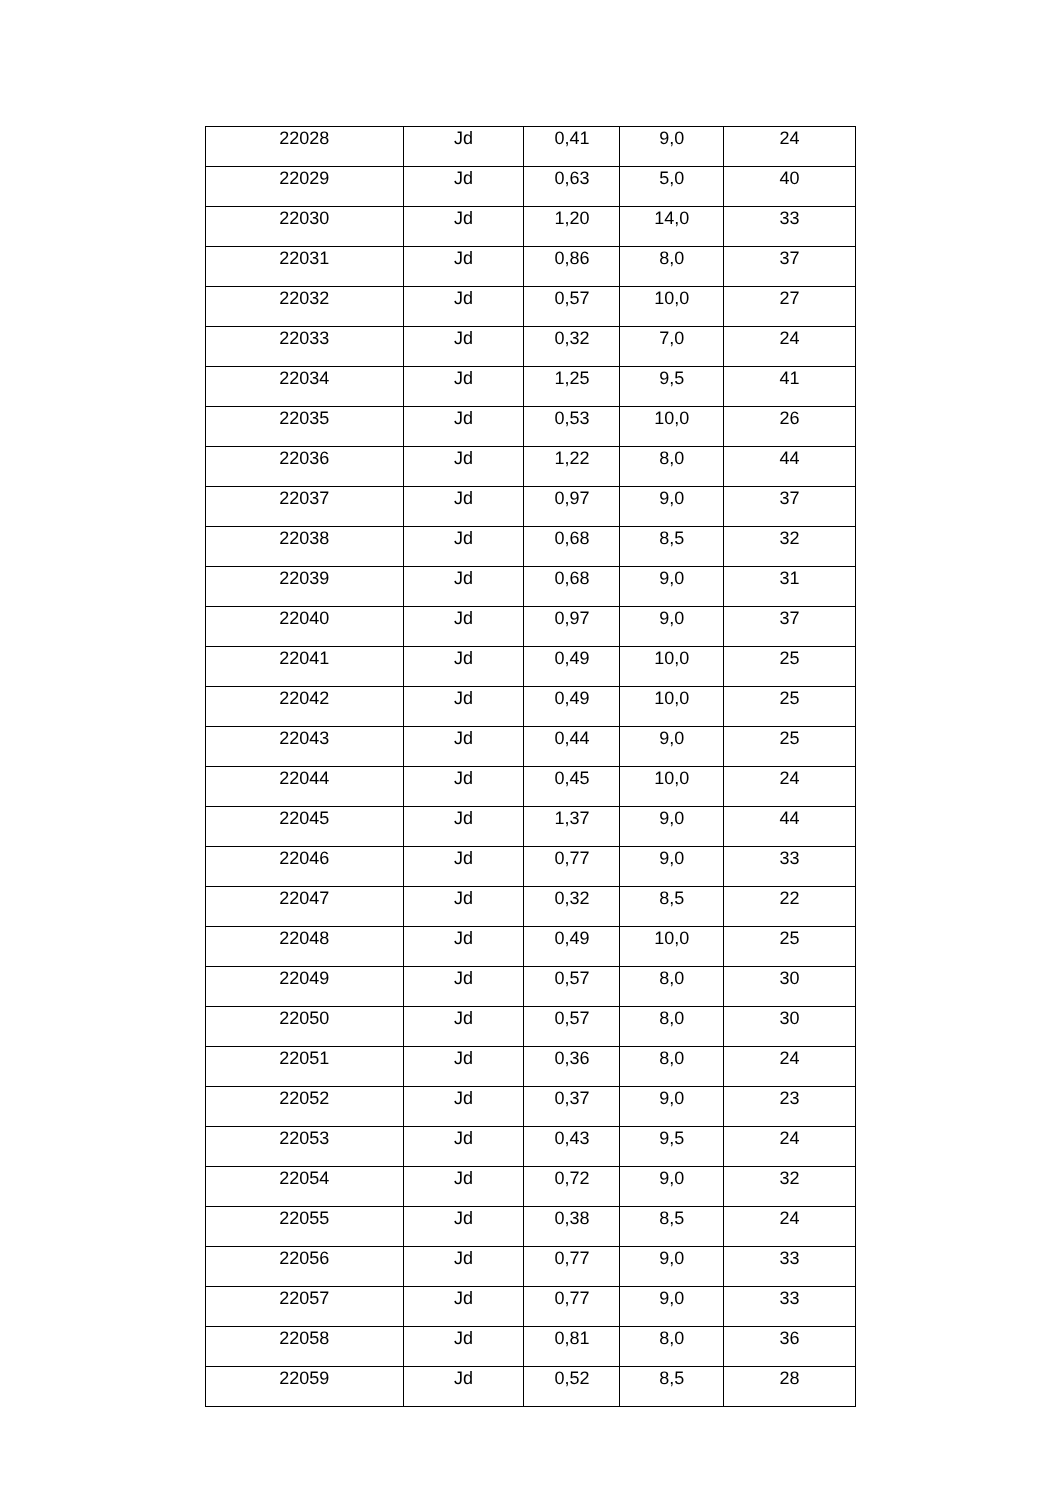| 22028 | Jd | 0,41 | 9,0 | 24 |
| 22029 | Jd | 0,63 | 5,0 | 40 |
| 22030 | Jd | 1,20 | 14,0 | 33 |
| 22031 | Jd | 0,86 | 8,0 | 37 |
| 22032 | Jd | 0,57 | 10,0 | 27 |
| 22033 | Jd | 0,32 | 7,0 | 24 |
| 22034 | Jd | 1,25 | 9,5 | 41 |
| 22035 | Jd | 0,53 | 10,0 | 26 |
| 22036 | Jd | 1,22 | 8,0 | 44 |
| 22037 | Jd | 0,97 | 9,0 | 37 |
| 22038 | Jd | 0,68 | 8,5 | 32 |
| 22039 | Jd | 0,68 | 9,0 | 31 |
| 22040 | Jd | 0,97 | 9,0 | 37 |
| 22041 | Jd | 0,49 | 10,0 | 25 |
| 22042 | Jd | 0,49 | 10,0 | 25 |
| 22043 | Jd | 0,44 | 9,0 | 25 |
| 22044 | Jd | 0,45 | 10,0 | 24 |
| 22045 | Jd | 1,37 | 9,0 | 44 |
| 22046 | Jd | 0,77 | 9,0 | 33 |
| 22047 | Jd | 0,32 | 8,5 | 22 |
| 22048 | Jd | 0,49 | 10,0 | 25 |
| 22049 | Jd | 0,57 | 8,0 | 30 |
| 22050 | Jd | 0,57 | 8,0 | 30 |
| 22051 | Jd | 0,36 | 8,0 | 24 |
| 22052 | Jd | 0,37 | 9,0 | 23 |
| 22053 | Jd | 0,43 | 9,5 | 24 |
| 22054 | Jd | 0,72 | 9,0 | 32 |
| 22055 | Jd | 0,38 | 8,5 | 24 |
| 22056 | Jd | 0,77 | 9,0 | 33 |
| 22057 | Jd | 0,77 | 9,0 | 33 |
| 22058 | Jd | 0,81 | 8,0 | 36 |
| 22059 | Jd | 0,52 | 8,5 | 28 |